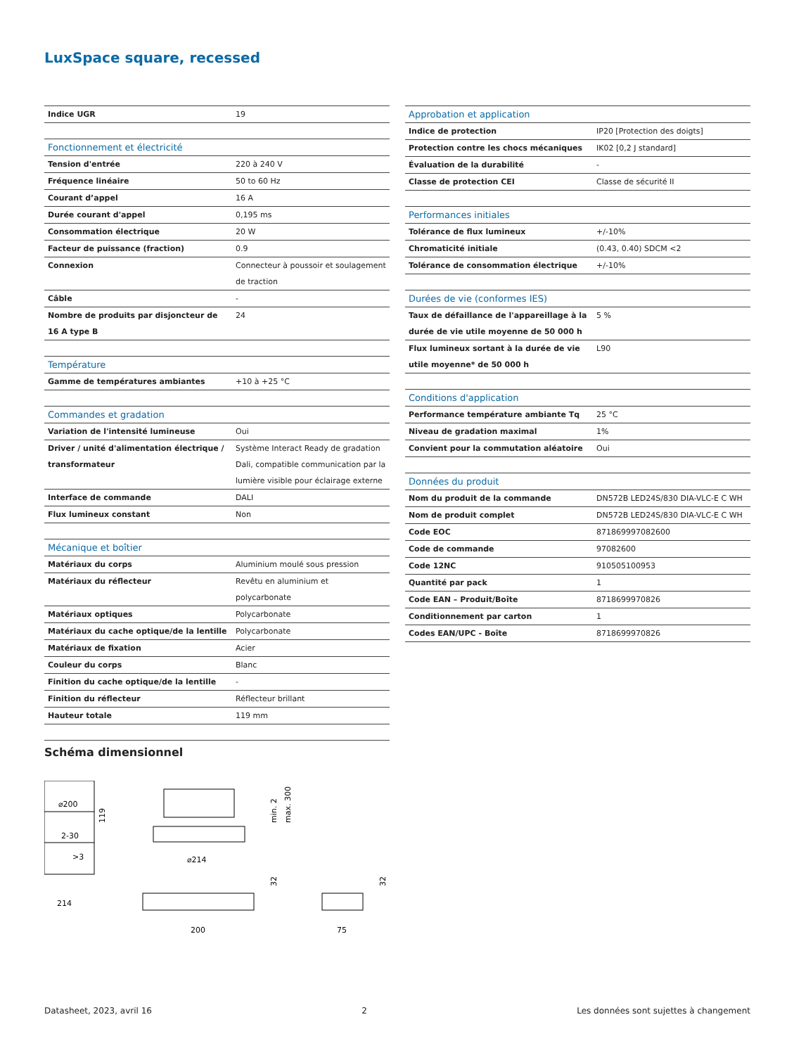LuxSpace square, recessed
| Indice UGR | 19 |
| Fonctionnement et électricité | |
| Tension d'entrée | 220 à 240 V |
| Fréquence linéaire | 50 to 60 Hz |
| Courant d’appel | 16 A |
| Durée courant d'appel | 0,195 ms |
| Consommation électrique | 20 W |
| Facteur de puissance (fraction) | 0.9 |
| Connexion | Connecteur à poussoir et soulagement de traction |
| Câble | - |
| Nombre de produits par disjoncteur de 16 A type B | 24 |
| Température | |
| Gamme de températures ambiantes | +10 à +25 °C |
| Commandes et gradation | |
| Variation de l'intensité lumineuse | Oui |
| Driver / unité d'alimentation électrique / transformateur | Système Interact Ready de gradation Dali, compatible communication par la lumière visible pour éclairage externe |
| Interface de commande | DALI |
| Flux lumineux constant | Non |
| Mécanique et boîtier | |
| Matériaux du corps | Aluminium moulé sous pression |
| Matériaux du réflecteur | Revêtu en aluminium et polycarbonate |
| Matériaux optiques | Polycarbonate |
| Matériaux du cache optique/de la lentille | Polycarbonate |
| Matériaux de fixation | Acier |
| Couleur du corps | Blanc |
| Finition du cache optique/de la lentille | - |
| Finition du réflecteur | Réflecteur brillant |
| Hauteur totale | 119 mm |
| Approbation et application | |
| Indice de protection | IP20 [Protection des doigts] |
| Protection contre les chocs mécaniques | IK02 [0,2 J standard] |
| Évaluation de la durabilité | - |
| Classe de protection CEI | Classe de sécurité II |
| Performances initiales | |
| Tolérance de flux lumineux | +/-10% |
| Chromaticité initiale | (0.43, 0.40) SDCM <2 |
| Tolérance de consommation électrique | +/-10% |
| Durées de vie (conformes IES) | |
| Taux de défaillance de l'appareillage à la durée de vie utile moyenne de 50 000 h | 5 % |
| Flux lumineux sortant à la durée de vie utile moyenne* de 50 000 h | L90 |
| Conditions d'application | |
| Performance température ambiante Tq | 25 °C |
| Niveau de gradation maximal | 1% |
| Convient pour la commutation aléatoire | Oui |
| Données du produit | |
| Nom du produit de la commande | DN572B LED24S/830 DIA-VLC-E C WH |
| Nom de produit complet | DN572B LED24S/830 DIA-VLC-E C WH |
| Code EOC | 871869997082600 |
| Code de commande | 97082600 |
| Code 12NC | 910505100953 |
| Quantité par pack | 1 |
| Code EAN – Produit/Boîte | 8718699970826 |
| Conditionnement par carton | 1 |
| Codes EAN/UPC - Boîte | 8718699970826 |
Schéma dimensionnel
⌀200
2-30
>3
214
119
⌀214
min. 2
max. 300
200
32
75
32
Datasheet, 2023, avril 16 2 Les données sont sujettes à changement